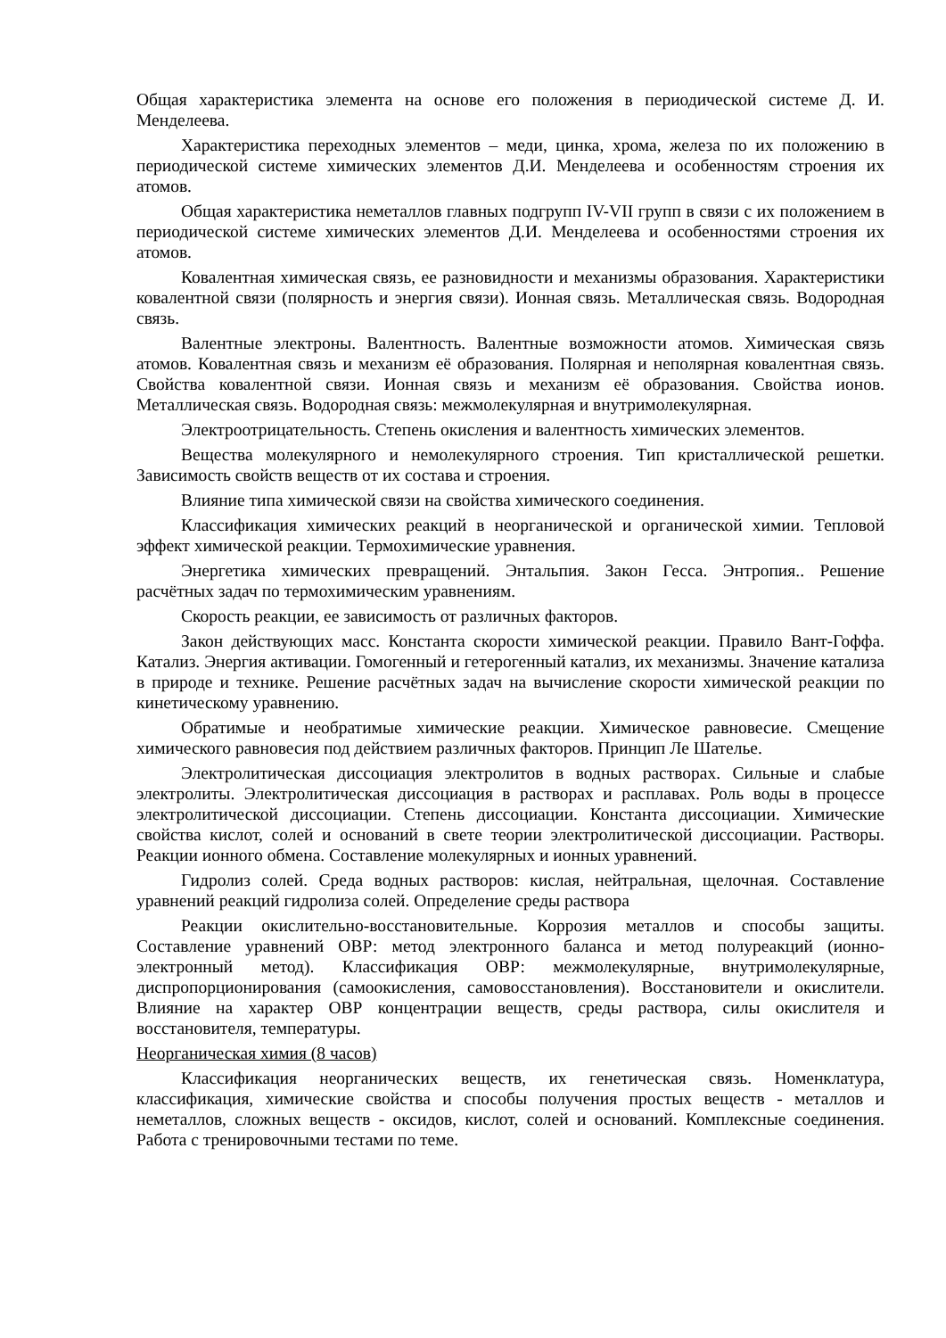Общая характеристика элемента на основе его положения в периодической системе Д. И. Менделеева.
Характеристика переходных элементов – меди, цинка, хрома, железа по их положению в периодической системе химических элементов Д.И. Менделеева и особенностям строения их атомов.
Общая характеристика неметаллов главных подгрупп IV-VII групп в связи с их положением в периодической системе химических элементов Д.И. Менделеева и особенностями строения их атомов.
Ковалентная химическая связь, ее разновидности и механизмы образования. Характеристики ковалентной связи (полярность и энергия связи). Ионная связь. Металлическая связь. Водородная связь.
Валентные электроны. Валентность. Валентные возможности атомов. Химическая связь атомов. Ковалентная связь и механизм её образования. Полярная и неполярная ковалентная связь. Свойства ковалентной связи. Ионная связь и механизм её образования. Свойства ионов. Металлическая связь. Водородная связь: межмолекулярная и внутримолекулярная.
Электроотрицательность. Степень окисления и валентность химических элементов.
Вещества молекулярного и немолекулярного строения. Тип кристаллической решетки. Зависимость свойств веществ от их состава и строения.
Влияние типа химической связи на свойства химического соединения.
Классификация химических реакций в неорганической и органической химии. Тепловой эффект химической реакции. Термохимические уравнения.
Энергетика химических превращений. Энтальпия. Закон Гесса. Энтропия.. Решение расчётных задач по термохимическим уравнениям.
Скорость реакции, ее зависимость от различных факторов.
Закон действующих масс. Константа скорости химической реакции. Правило Вант-Гоффа. Катализ. Энергия активации. Гомогенный и гетерогенный катализ, их механизмы. Значение катализа в природе и технике. Решение расчётных задач на вычисление скорости химической реакции по кинетическому уравнению.
Обратимые и необратимые химические реакции. Химическое равновесие. Смещение химического равновесия под действием различных факторов. Принцип Ле Шателье.
Электролитическая диссоциация электролитов в водных растворах. Сильные и слабые электролиты. Электролитическая диссоциация в растворах и расплавах. Роль воды в процессе электролитической диссоциации. Степень диссоциации. Константа диссоциации. Химические свойства кислот, солей и оснований в свете теории электролитической диссоциации. Растворы. Реакции ионного обмена. Составление молекулярных и ионных уравнений.
Гидролиз солей. Среда водных растворов: кислая, нейтральная, щелочная. Составление уравнений реакций гидролиза солей. Определение среды раствора
Реакции окислительно-восстановительные. Коррозия металлов и способы защиты. Составление уравнений ОВР: метод электронного баланса и метод полуреакций (ионно-электронный метод). Классификация ОВР: межмолекулярные, внутримолекулярные, диспропорционирования (самоокисления, самовосстановления). Восстановители и окислители. Влияние на характер ОВР концентрации веществ, среды раствора, силы окислителя и восстановителя, температуры.
Неорганическая химия (8 часов)
Классификация неорганических веществ, их генетическая связь. Номенклатура, классификация, химические свойства и способы получения простых веществ - металлов и неметаллов, сложных веществ - оксидов, кислот, солей и оснований. Комплексные соединения. Работа с тренировочными тестами по теме.